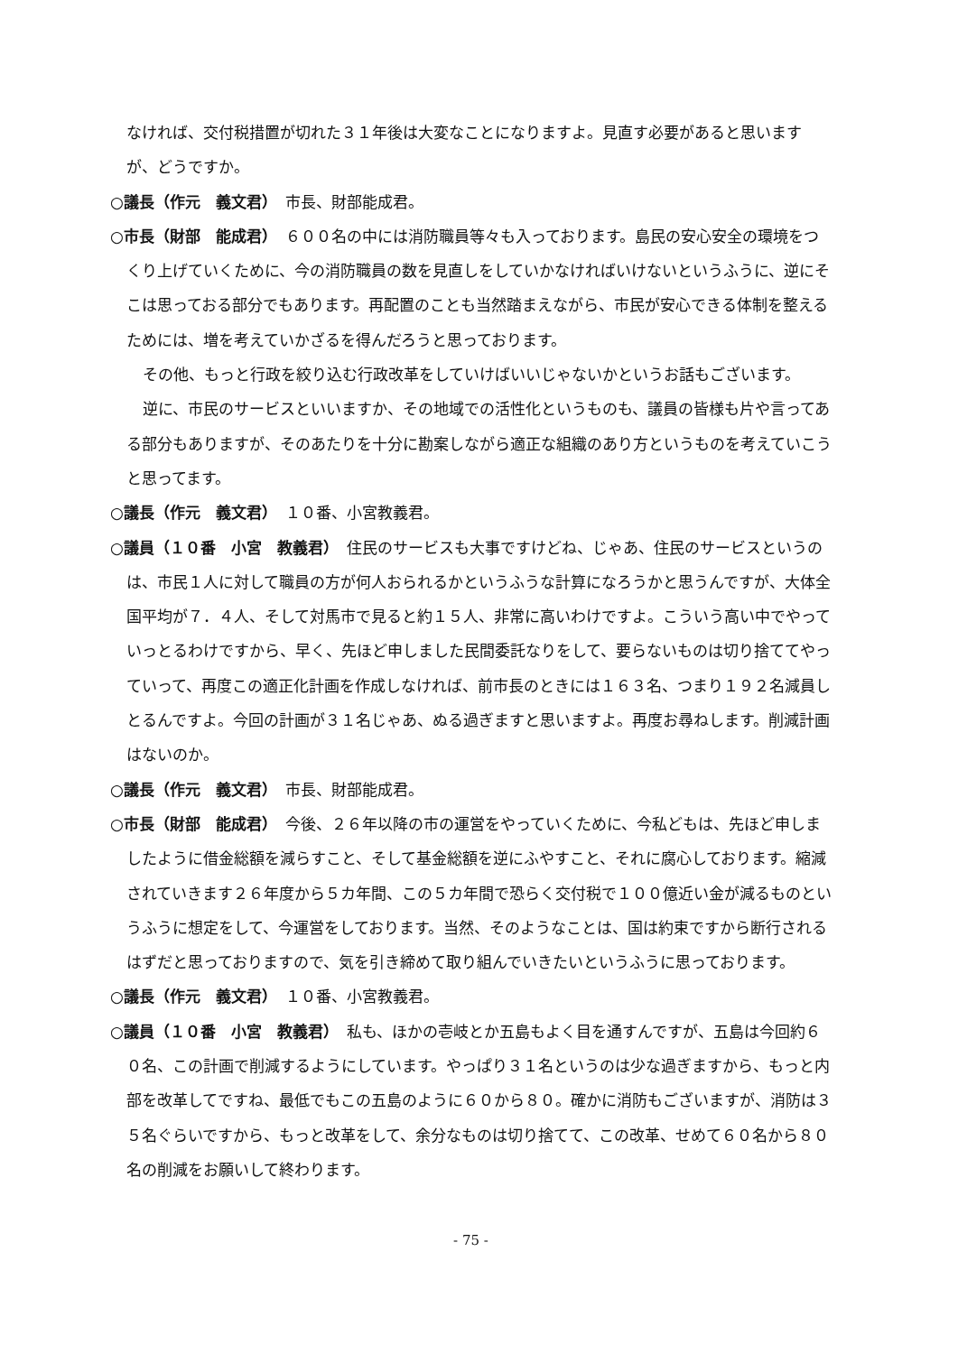なければ、交付税措置が切れた３１年後は大変なことになりますよ。見直す必要があると思いますが、どうですか。
○議長（作元　義文君）　市長、財部能成君。
○市長（財部　能成君）　６００名の中には消防職員等々も入っております。島民の安心安全の環境をつくり上げていくために、今の消防職員の数を見直しをしていかなければいけないというふうに、逆にそこは思っておる部分でもあります。再配置のことも当然踏まえながら、市民が安心できる体制を整えるためには、増を考えていかざるを得んだろうと思っております。
その他、もっと行政を絞り込む行政改革をしていけばいいじゃないかというお話もございます。
逆に、市民のサービスといいますか、その地域での活性化というものも、議員の皆様も片や言ってある部分もありますが、そのあたりを十分に勘案しながら適正な組織のあり方というものを考えていこうと思ってます。
○議長（作元　義文君）　１０番、小宮教義君。
○議員（１０番　小宮　教義君）　住民のサービスも大事ですけどね、じゃあ、住民のサービスというのは、市民１人に対して職員の方が何人おられるかというふうな計算になろうかと思うんですが、大体全国平均が７．４人、そして対馬市で見ると約１５人、非常に高いわけですよ。こういう高い中でやっていっとるわけですから、早く、先ほど申しました民間委託なりをして、要らないものは切り捨ててやっていって、再度この適正化計画を作成しなければ、前市長のときには１６３名、つまり１９２名減員しとるんですよ。今回の計画が３１名じゃあ、ぬる過ぎますと思いますよ。再度お尋ねします。削減計画はないのか。
○議長（作元　義文君）　市長、財部能成君。
○市長（財部　能成君）　今後、２６年以降の市の運営をやっていくために、今私どもは、先ほど申しましたように借金総額を減らすこと、そして基金総額を逆にふやすこと、それに腐心しております。縮減されていきます２６年度から５カ年間、この５カ年間で恐らく交付税で１００億近い金が減るものというふうに想定をして、今運営をしております。当然、そのようなことは、国は約束ですから断行されるはずだと思っておりますので、気を引き締めて取り組んでいきたいというふうに思っております。
○議長（作元　義文君）　１０番、小宮教義君。
○議員（１０番　小宮　教義君）　私も、ほかの壱岐とか五島もよく目を通すんですが、五島は今回約６０名、この計画で削減するようにしています。やっぱり３１名というのは少な過ぎますから、もっと内部を改革してですね、最低でもこの五島のように６０から８０。確かに消防もございますが、消防は３５名ぐらいですから、もっと改革をして、余分なものは切り捨てて、この改革、せめて６０名から８０名の削減をお願いして終わります。
- 75 -